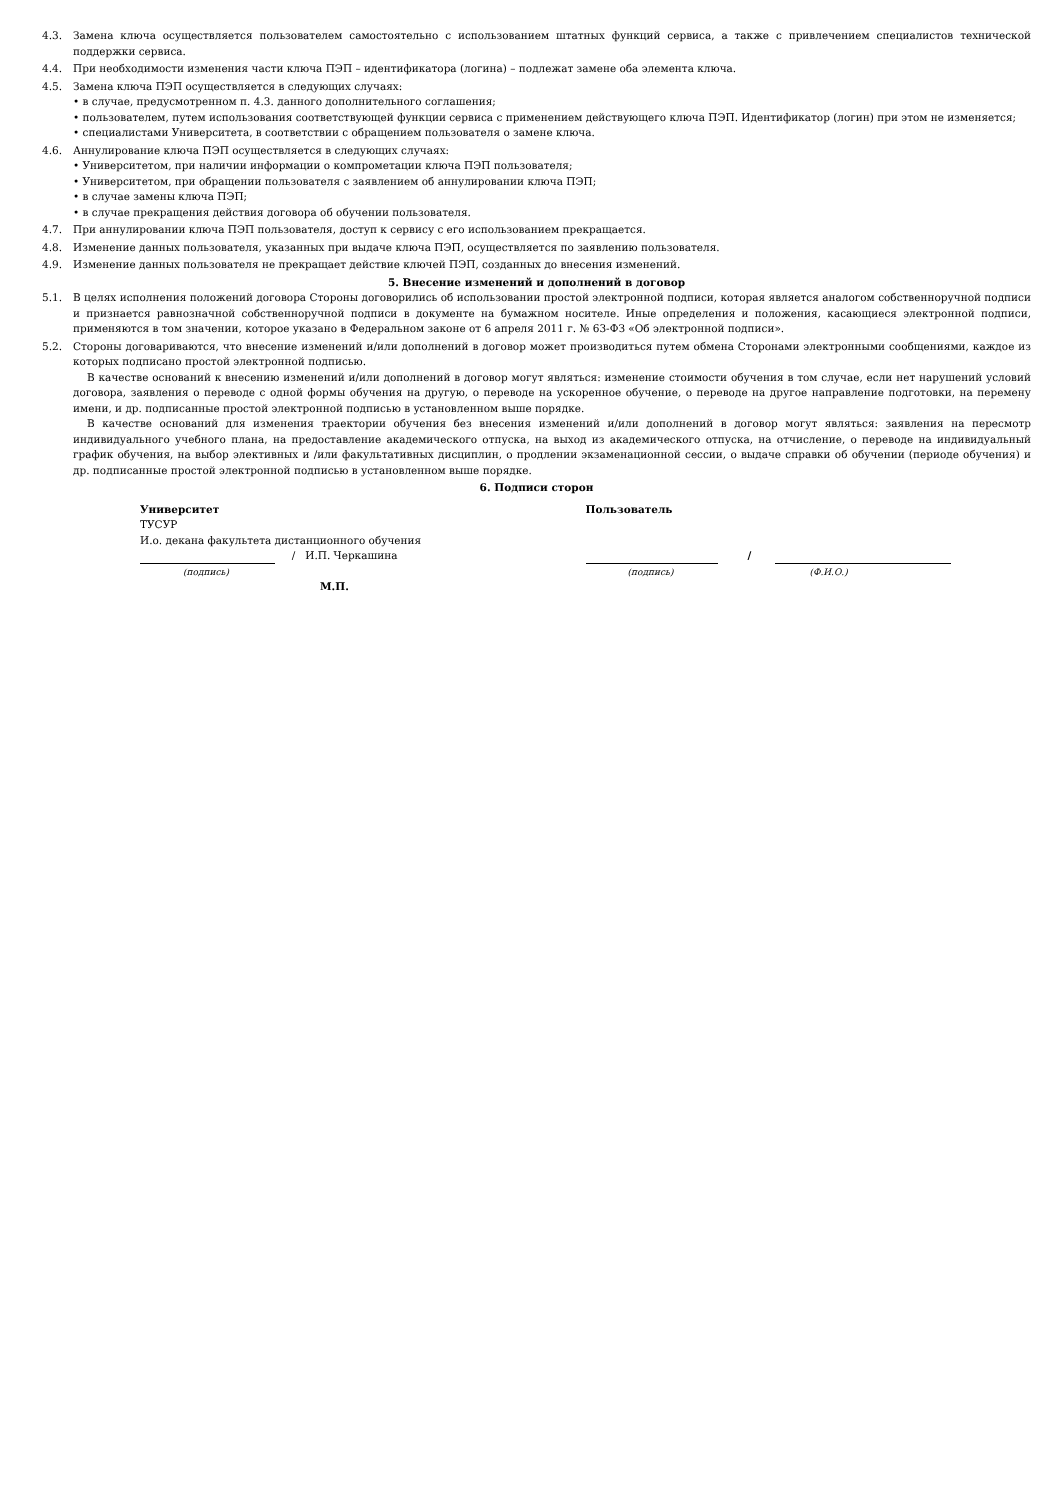4.3. Замена ключа осуществляется пользователем самостоятельно с использованием штатных функций сервиса, а также с привлечением специалистов технической поддержки сервиса.
4.4. При необходимости изменения части ключа ПЭП – идентификатора (логина) – подлежат замене оба элемента ключа.
4.5. Замена ключа ПЭП осуществляется в следующих случаях:
• в случае, предусмотренном п. 4.3. данного дополнительного соглашения;
• пользователем, путем использования соответствующей функции сервиса с применением действующего ключа ПЭП. Идентификатор (логин) при этом не изменяется;
• специалистами Университета, в соответствии с обращением пользователя о замене ключа.
4.6. Аннулирование ключа ПЭП осуществляется в следующих случаях:
• Университетом, при наличии информации о компрометации ключа ПЭП пользователя;
• Университетом, при обращении пользователя с заявлением об аннулировании ключа ПЭП;
• в случае замены ключа ПЭП;
• в случае прекращения действия договора об обучении пользователя.
4.7. При аннулировании ключа ПЭП пользователя, доступ к сервису с его использованием прекращается.
4.8. Изменение данных пользователя, указанных при выдаче ключа ПЭП, осуществляется по заявлению пользователя.
4.9. Изменение данных пользователя не прекращает действие ключей ПЭП, созданных до внесения изменений.
5. Внесение изменений и дополнений в договор
5.1. В целях исполнения положений договора Стороны договорились об использовании простой электронной подписи, которая является аналогом собственноручной подписи и признается равнозначной собственноручной подписи в документе на бумажном носителе. Иные определения и положения, касающиеся электронной подписи, применяются в том значении, которое указано в Федеральном законе от 6 апреля 2011 г. № 63-ФЗ «Об электронной подписи».
5.2. Стороны договариваются, что внесение изменений и/или дополнений в договор может производиться путем обмена Сторонами электронными сообщениями, каждое из которых подписано простой электронной подписью.
В качестве оснований к внесению изменений и/или дополнений в договор могут являться: изменение стоимости обучения в том случае, если нет нарушений условий договора, заявления о переводе с одной формы обучения на другую, о переводе на ускоренное обучение, о переводе на другое направление подготовки, на перемену имени, и др. подписанные простой электронной подписью в установленном выше порядке.
В качестве оснований для изменения траектории обучения без внесения изменений и/или дополнений в договор могут являться: заявления на пересмотр индивидуального учебного плана, на предоставление академического отпуска, на выход из академического отпуска, на отчисление, о переводе на индивидуальный график обучения, на выбор элективных и /или факультативных дисциплин, о продлении экзаменационной сессии, о выдаче справки об обучении (периоде обучения) и др. подписанные простой электронной подписью в установленном выше порядке.
6. Подписи сторон
Университет
ТУСУР
И.о. декана факультета дистанционного обучения
/ И.П. Черкашина
(подпись)
М.П.
Пользователь
/
(подпись) (Ф.И.О.)